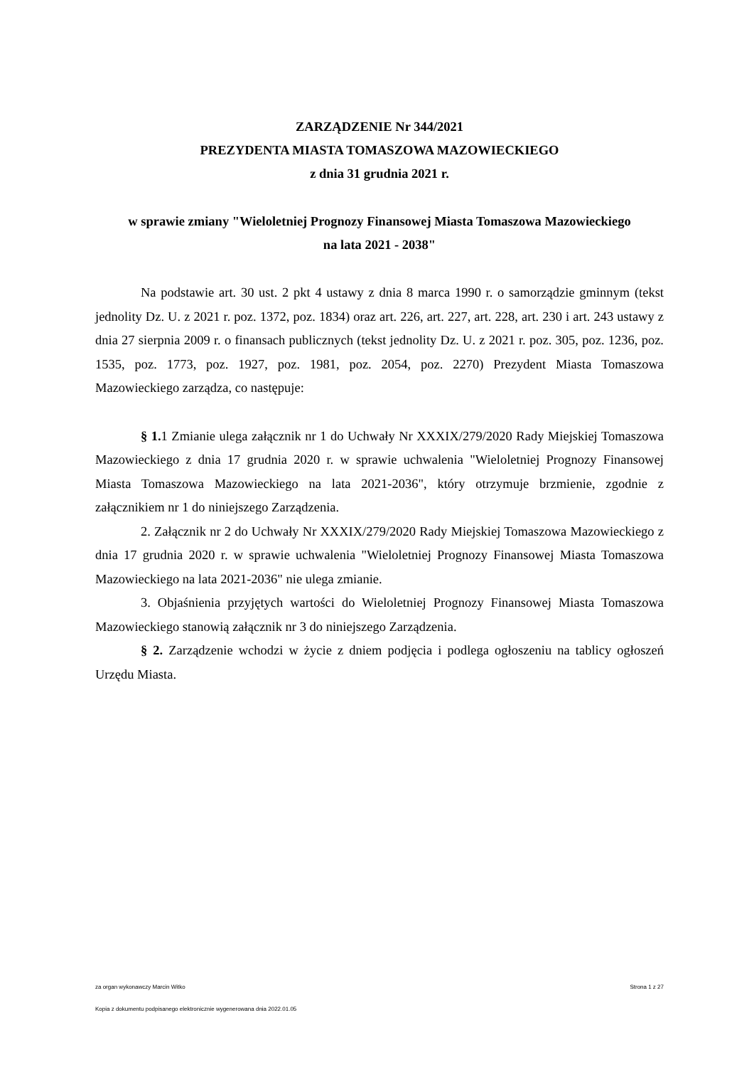ZARZĄDZENIE Nr 344/2021
PREZYDENTA MIASTA TOMASZOWA MAZOWIECKIEGO
z dnia 31 grudnia 2021 r.
w sprawie zmiany "Wieloletniej Prognozy Finansowej Miasta Tomaszowa Mazowieckiego
na lata 2021 - 2038"
Na podstawie art. 30 ust. 2 pkt 4 ustawy z dnia 8 marca 1990 r. o samorządzie gminnym (tekst jednolity Dz. U. z 2021 r. poz. 1372, poz. 1834) oraz art. 226, art. 227, art. 228, art. 230 i art. 243 ustawy z dnia 27 sierpnia 2009 r. o finansach publicznych (tekst jednolity Dz. U. z 2021 r. poz. 305, poz. 1236, poz. 1535, poz. 1773, poz. 1927, poz. 1981, poz. 2054, poz. 2270) Prezydent Miasta Tomaszowa Mazowieckiego zarządza, co następuje:
§ 1. 1 Zmianie ulega załącznik nr 1 do Uchwały Nr XXXIX/279/2020 Rady Miejskiej Tomaszowa Mazowieckiego z dnia 17 grudnia 2020 r. w sprawie uchwalenia "Wieloletniej Prognozy Finansowej Miasta Tomaszowa Mazowieckiego na lata 2021-2036", który otrzymuje brzmienie, zgodnie z załącznikiem nr 1 do niniejszego Zarządzenia.
2. Załącznik nr 2 do Uchwały Nr XXXIX/279/2020 Rady Miejskiej Tomaszowa Mazowieckiego z dnia 17 grudnia 2020 r. w sprawie uchwalenia "Wieloletniej Prognozy Finansowej Miasta Tomaszowa Mazowieckiego na lata 2021-2036" nie ulega zmianie.
3. Objaśnienia przyjętych wartości do Wieloletniej Prognozy Finansowej Miasta Tomaszowa Mazowieckiego stanowią załącznik nr 3 do niniejszego Zarządzenia.
§ 2. Zarządzenie wchodzi w życie z dniem podjęcia i podlega ogłoszeniu na tablicy ogłoszeń Urzędu Miasta.
za organ wykonawczy Marcin Witko Strona 1 z 27
Kopia z dokumentu podpisanego elektronicznie wygenerowana dnia 2022.01.05